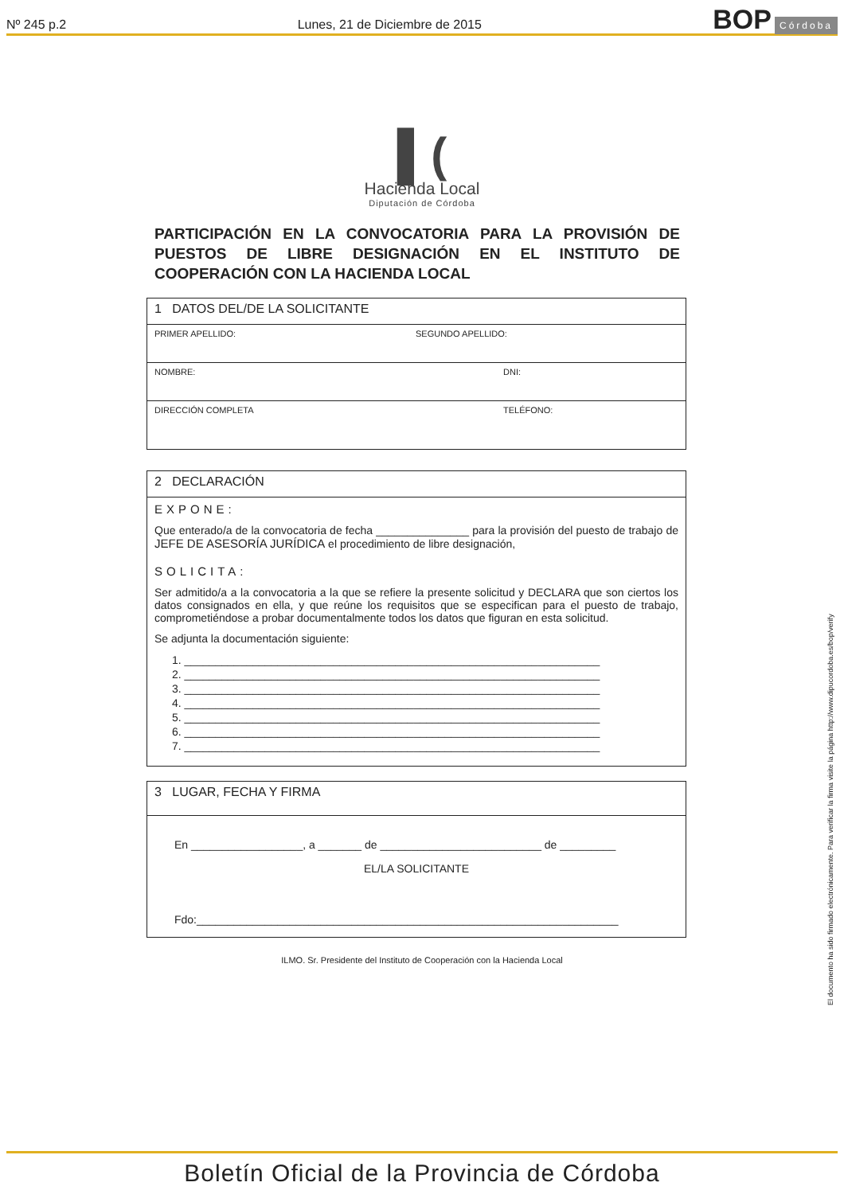Nº 245 p.2 Lunes, 21 de Diciembre de 2015 BOP Córdoba
▌(
Hacienda Local
Diputación de Córdoba
PARTICIPACIÓN EN LA CONVOCATORIA PARA LA PROVISIÓN DE PUESTOS DE LIBRE DESIGNACIÓN EN EL INSTITUTO DE COOPERACIÓN CON LA HACIENDA LOCAL
1 DATOS DEL/DE LA SOLICITANTE
PRIMER APELLIDO: SEGUNDO APELLIDO:
NOMBRE: DNI:
DIRECCIÓN COMPLETA TELÉFONO:
2 DECLARACIÓN
EXPONE:
Que enterado/a de la convocatoria de fecha _______________ para la provisión del puesto de trabajo de JEFE DE ASESORÍA JURÍDICA el procedimiento de libre designación,
SOLICITA:
Ser admitido/a a la convocatoria a la que se refiere la presente solicitud y DECLARA que son ciertos los datos consignados en ella, y que reúne los requisitos que se especifican para el puesto de trabajo, comprometiéndose a probar documentalmente todos los datos que figuran en esta solicitud.
Se adjunta la documentación siguiente:
1. ___________________________________________________________________
2. ___________________________________________________________________
3. ___________________________________________________________________
4. ___________________________________________________________________
5. ___________________________________________________________________
6. ___________________________________________________________________
7. ___________________________________________________________________
3 LUGAR, FECHA Y FIRMA
En __________________, a _______ de __________________________ de _________
EL/LA SOLICITANTE
Fdo:____________________________________________________________________
ILMO. Sr. Presidente del Instituto de Cooperación con la Hacienda Local
El documento ha sido firmado electrónicamente. Para verificar la firma visite la página http://www.dipucordoba.es/bop/verify
Boletín Oficial de la Provincia de Córdoba